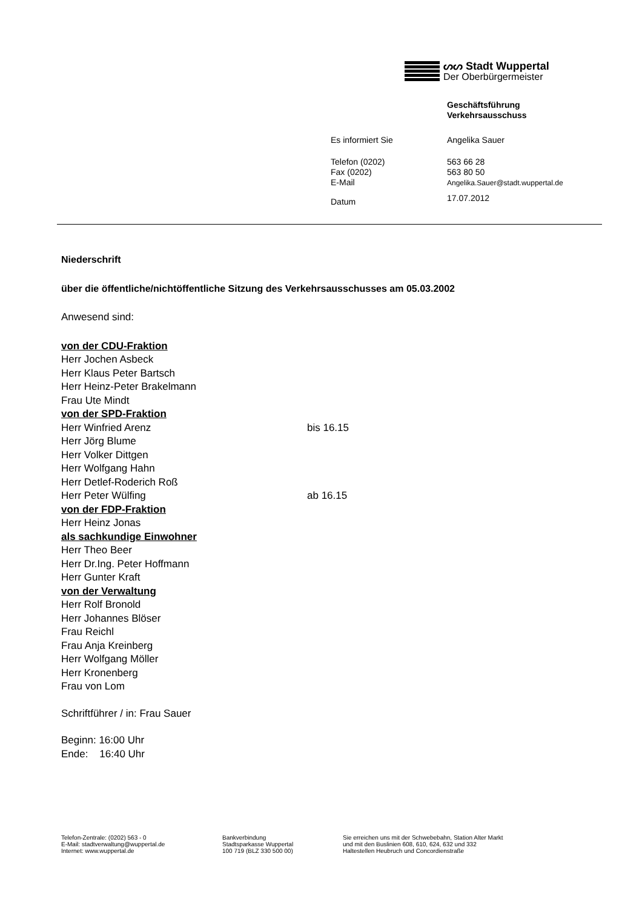ᔕᔕ Stadt Wuppertal
Der Oberbürgermeister
| | Geschäftsführung Verkehrsausschuss |
| Es informiert Sie | Angelika Sauer |
| Telefon (0202) Fax (0202) E-Mail | 563 66 28 563 80 50 Angelika.Sauer@stadt.wuppertal.de |
| Datum | 17.07.2012 |
Niederschrift
über die öffentliche/nichtöffentliche Sitzung des Verkehrsausschusses am 05.03.2002
Anwesend sind:
von der CDU-Fraktion
Herr Jochen Asbeck
Herr Klaus Peter Bartsch
Herr Heinz-Peter Brakelmann
Frau Ute Mindt
von der SPD-Fraktion
Herr Winfried Arenz bis 16.15
Herr Jörg Blume
Herr Volker Dittgen
Herr Wolfgang Hahn
Herr Detlef-Roderich Roß
Herr Peter Wülfing ab 16.15
von der FDP-Fraktion
Herr Heinz Jonas
als sachkundige Einwohner
Herr Theo Beer
Herr Dr.Ing. Peter Hoffmann
Herr Gunter Kraft
von der Verwaltung
Herr Rolf Bronold
Herr Johannes Blöser
Frau Reichl
Frau Anja Kreinberg
Herr Wolfgang Möller
Herr Kronenberg
Frau von Lom
Schriftführer / in: Frau Sauer
Beginn: 16:00 Uhr
Ende: 16:40 Uhr
Telefon-Zentrale: (0202) 563 - 0
E-Mail: stadtverwaltung@wuppertal.de
Internet: www.wuppertal.de
Bankverbindung
Stadtsparkasse Wuppertal
100 719 (BLZ 330 500 00)
Sie erreichen uns mit der Schwebebahn, Station Alter Markt
und mit den Buslinien 608, 610, 624, 632 und 332
Haltestellen Heubruch und Concordienstraße